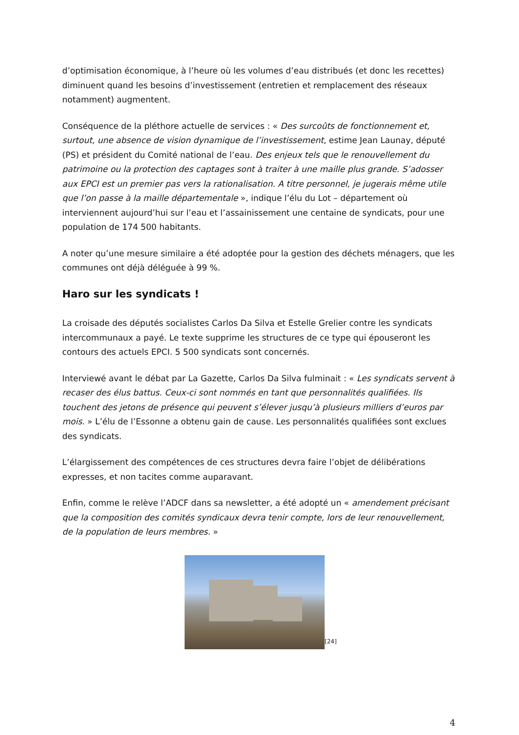d’optimisation économique, à l’heure où les volumes d’eau distribués (et donc les recettes) diminuent quand les besoins d’investissement (entretien et remplacement des réseaux notamment) augmentent.
Conséquence de la pléthore actuelle de services : « Des surcoûts de fonctionnement et, surtout, une absence de vision dynamique de l’investissement, estime Jean Launay, député (PS) et président du Comité national de l’eau. Des enjeux tels que le renouvellement du patrimoine ou la protection des captages sont à traiter à une maille plus grande. S’adosser aux EPCI est un premier pas vers la rationalisation. A titre personnel, je jugerais même utile que l’on passe à la maille départementale », indique l’élu du Lot – département où interviennent aujourd’hui sur l’eau et l’assainissement une centaine de syndicats, pour une population de 174 500 habitants.
A noter qu’une mesure similaire a été adoptée pour la gestion des déchets ménagers, que les communes ont déjà déléguée à 99 %.
Haro sur les syndicats !
La croisade des députés socialistes Carlos Da Silva et Estelle Grelier contre les syndicats intercommunaux a payé. Le texte supprime les structures de ce type qui épouseront les contours des actuels EPCI. 5 500 syndicats sont concernés.
Interviewé avant le débat par La Gazette, Carlos Da Silva fulminait : « Les syndicats servent à recaser des élus battus. Ceux-ci sont nommés en tant que personnalités qualifiées. Ils touchent des jetons de présence qui peuvent s’élever jusqu’à plusieurs milliers d’euros par mois. » L’élu de l’Essonne a obtenu gain de cause. Les personnalités qualifiées sont exclues des syndicats.
L’élargissement des compétences de ces structures devra faire l’objet de délibérations expresses, et non tacites comme auparavant.
Enfin, comme le relève l’ADCF dans sa newsletter, a été adopté un « amendement précisant que la composition des comités syndicaux devra tenir compte, lors de leur renouvellement, de la population de leurs membres. »
[24]
4